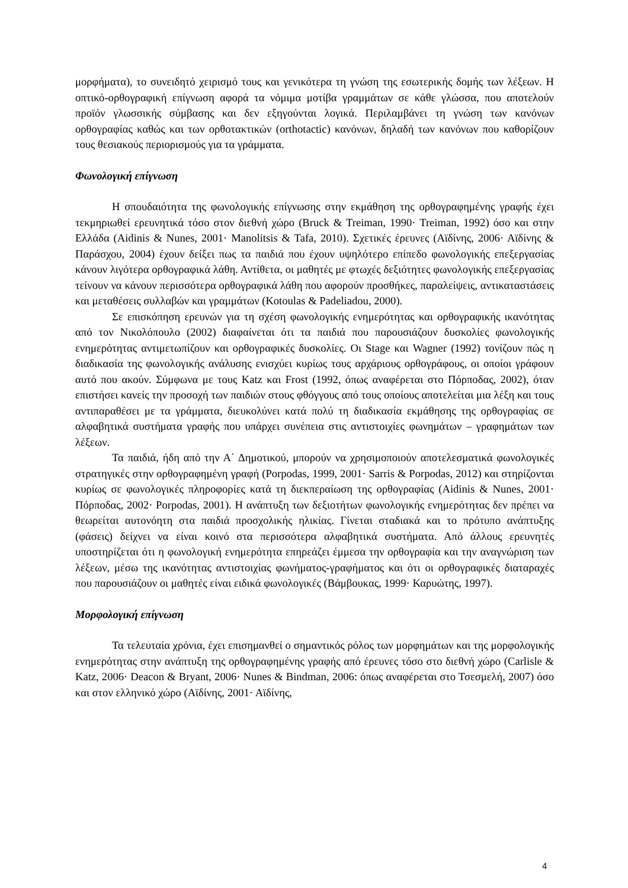μορφήματα), το συνειδητό χειρισμό τους και γενικότερα τη γνώση της εσωτερικής δομής των λέξεων. Η οπτικό-ορθογραφική επίγνωση αφορά τα νόμιμα μοτίβα γραμμάτων σε κάθε γλώσσα, που αποτελούν προϊόν γλωσσικής σύμβασης και δεν εξηγούνται λογικά. Περιλαμβάνει τη γνώση των κανόνων ορθογραφίας καθώς και των ορθοτακτικών (orthotactic) κανόνων, δηλαδή των κανόνων που καθορίζουν τους θεσιακούς περιορισμούς για τα γράμματα.
Φωνολογική επίγνωση
Η σπουδαιότητα της φωνολογικής επίγνωσης στην εκμάθηση της ορθογραφημένης γραφής έχει τεκμηριωθεί ερευνητικά τόσο στον διεθνή χώρο (Bruck & Treiman, 1990· Treiman, 1992) όσο και στην Ελλάδα (Aidinis & Nunes, 2001· Manolitsis & Tafa, 2010). Σχετικές έρευνες (Αϊδίνης, 2006· Αϊδίνης & Παράσχου, 2004) έχουν δείξει πως τα παιδιά που έχουν υψηλότερο επίπεδο φωνολογικής επεξεργασίας κάνουν λιγότερα ορθογραφικά λάθη. Αντίθετα, οι μαθητές με φτωχές δεξιότητες φωνολογικής επεξεργασίας τείνουν να κάνουν περισσότερα ορθογραφικά λάθη που αφορούν προσθήκες, παραλείψεις, αντικαταστάσεις και μεταθέσεις συλλαβών και γραμμάτων (Kotoulas & Padeliadou, 2000).
Σε επισκόπηση ερευνών για τη σχέση φωνολογικής ενημερότητας και ορθογραφικής ικανότητας από τον Νικολόπουλο (2002) διαφαίνεται ότι τα παιδιά που παρουσιάζουν δυσκολίες φωνολογικής ενημερότητας αντιμετωπίζουν και ορθογραφικές δυσκολίες. Οι Stage και Wagner (1992) τονίζουν πώς η διαδικασία της φωνολογικής ανάλυσης ενισχύει κυρίως τους αρχάριους ορθογράφους, οι οποίοι γράφουν αυτό που ακούν. Σύμφωνα με τους Katz και Frost (1992, όπως αναφέρεται στο Πόρποδας, 2002), όταν επιστήσει κανείς την προσοχή των παιδιών στους φθόγγους από τους οποίους αποτελείται μια λέξη και τους αντιπαραθέσει με τα γράμματα, διευκολύνει κατά πολύ τη διαδικασία εκμάθησης της ορθογραφίας σε αλφαβητικά συστήματα γραφής που υπάρχει συνέπεια στις αντιστοιχίες φωνημάτων – γραφημάτων των λέξεων.
Τα παιδιά, ήδη από την Α΄ Δημοτικού, μπορούν να χρησιμοποιούν αποτελεσματικά φωνολογικές στρατηγικές στην ορθογραφημένη γραφή (Porpodas, 1999, 2001· Sarris & Porpodas, 2012) και στηρίζονται κυρίως σε φωνολογικές πληροφορίες κατά τη διεκπεραίωση της ορθογραφίας (Aidinis & Nunes, 2001· Πόρποδας, 2002· Porpodas, 2001). Η ανάπτυξη των δεξιοτήτων φωνολογικής ενημερότητας δεν πρέπει να θεωρείται αυτονόητη στα παιδιά προσχολικής ηλικίας. Γίνεται σταδιακά και το πρότυπο ανάπτυξης (φάσεις) δείχνει να είναι κοινό στα περισσότερα αλφαβητικά συστήματα. Από άλλους ερευνητές υποστηρίζεται ότι η φωνολογική ενημερότητα επηρεάζει έμμεσα την ορθογραφία και την αναγνώριση των λέξεων, μέσω της ικανότητας αντιστοιχίας φωνήματος-γραφήματος και ότι οι ορθογραφικές διαταραχές που παρουσιάζουν οι μαθητές είναι ειδικά φωνολογικές (Βάμβουκας, 1999· Καρυώτης, 1997).
Μορφολογική επίγνωση
Τα τελευταία χρόνια, έχει επισημανθεί ο σημαντικός ρόλος των μορφημάτων και της μορφολογικής ενημερότητας στην ανάπτυξη της ορθογραφημένης γραφής από έρευνες τόσο στο διεθνή χώρο (Carlisle & Katz, 2006· Deacon & Bryant, 2006· Nunes & Bindman, 2006: όπως αναφέρεται στο Τσεσμελή, 2007) όσο και στον ελληνικό χώρο (Αϊδίνης, 2001· Αϊδίνης,
4